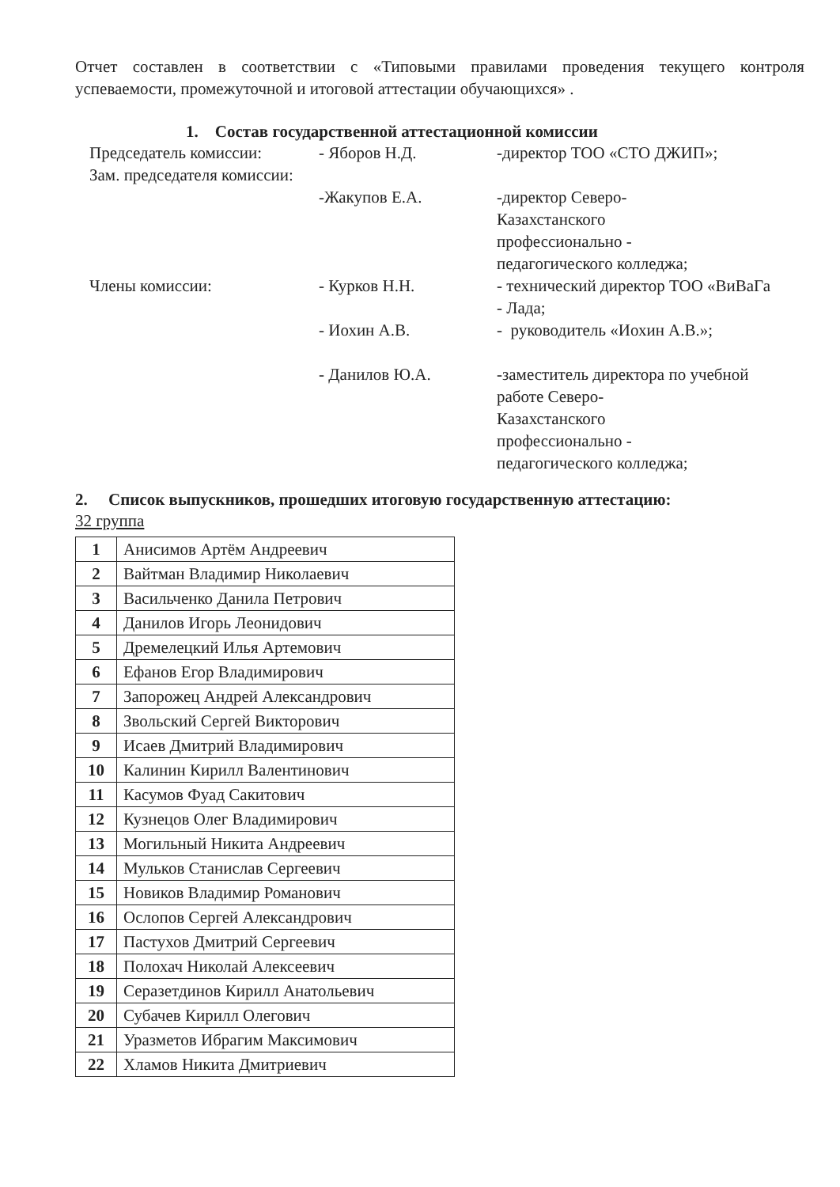Отчет составлен в соответствии с «Типовыми правилами проведения текущего контроля успеваемости, промежуточной и итоговой аттестации обучающихся» .
1. Состав государственной аттестационной комиссии
| Председатель комиссии: | - Яборов Н.Д. | -директор ТОО «СТО ДЖИП»; |
| Зам. председателя комиссии: | -Жакупов Е.А. | -директор Северо- Казахстанского профессионально - педагогического колледжа; |
| Члены комиссии: | - Курков Н.Н. | - технический директор ТОО «ВиВаГа - Лада; |
| | - Иохин А.В. | - руководитель «Иохин А.В.»; |
| | - Данилов Ю.А. | -заместитель директора по учебной работе Северо- Казахстанского профессионально - педагогического колледжа; |
2. Список выпускников, прошедших итоговую государственную аттестацию:
32 группа
| 1 | Анисимов Артём Андреевич |
| 2 | Вайтман Владимир Николаевич |
| 3 | Васильченко Данила Петрович |
| 4 | Данилов Игорь Леонидович |
| 5 | Дремелецкий Илья Артемович |
| 6 | Ефанов Егор Владимирович |
| 7 | Запорожец Андрей Александрович |
| 8 | Звольский Сергей Викторович |
| 9 | Исаев Дмитрий Владимирович |
| 10 | Калинин Кирилл Валентинович |
| 11 | Касумов Фуад Сакитович |
| 12 | Кузнецов Олег Владимирович |
| 13 | Могильный Никита Андреевич |
| 14 | Мульков Станислав Сергеевич |
| 15 | Новиков Владимир Романович |
| 16 | Ослопов Сергей Александрович |
| 17 | Пастухов Дмитрий Сергеевич |
| 18 | Полохач Николай Алексеевич |
| 19 | Серазетдинов Кирилл Анатольевич |
| 20 | Субачев Кирилл Олегович |
| 21 | Уразметов Ибрагим Максимович |
| 22 | Хламов Никита Дмитриевич |